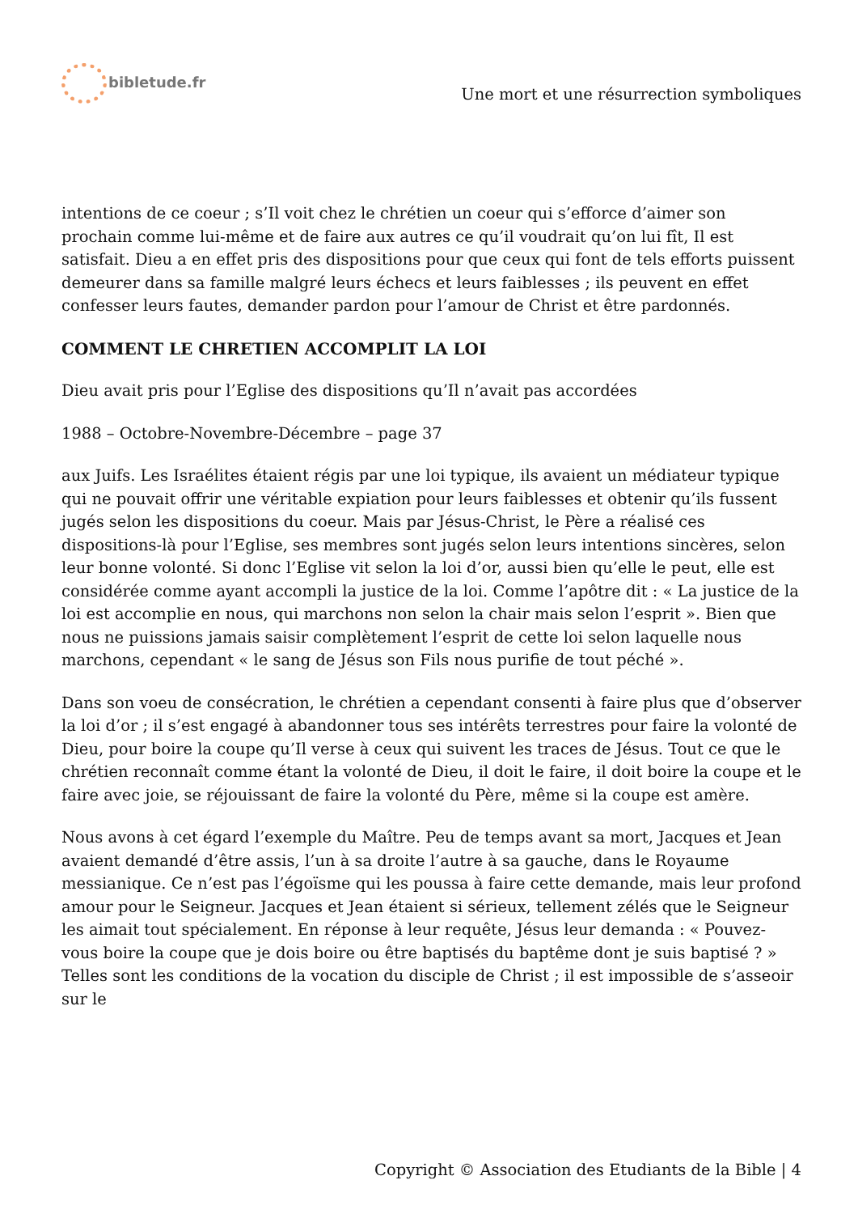bibletude.fr
Une mort et une résurrection symboliques
intentions de ce coeur ; s’Il voit chez le chrétien un coeur qui s’efforce d’aimer son prochain comme lui-même et de faire aux autres ce qu’il voudrait qu’on lui fît, Il est satisfait. Dieu a en effet pris des dispositions pour que ceux qui font de tels efforts puissent demeurer dans sa famille malgré leurs échecs et leurs faiblesses ; ils peuvent en effet confesser leurs fautes, demander pardon pour l’amour de Christ et être pardonnés.
COMMENT LE CHRETIEN ACCOMPLIT LA LOI
Dieu avait pris pour l’Eglise des dispositions qu’Il n’avait pas accordées
1988 – Octobre-Novembre-Décembre – page 37
aux Juifs. Les Israélites étaient régis par une loi typique, ils avaient un médiateur typique qui ne pouvait offrir une véritable expiation pour leurs faiblesses et obtenir qu’ils fussent jugés selon les dispositions du coeur. Mais par Jésus-Christ, le Père a réalisé ces dispositions-là pour l’Eglise, ses membres sont jugés selon leurs intentions sincères, selon leur bonne volonté. Si donc l’Eglise vit selon la loi d’or, aussi bien qu’elle le peut, elle est considérée comme ayant accompli la justice de la loi. Comme l’apôtre dit : « La justice de la loi est accomplie en nous, qui marchons non selon la chair mais selon l’esprit ». Bien que nous ne puissions jamais saisir complètement l’esprit de cette loi selon laquelle nous marchons, cependant « le sang de Jésus son Fils nous purifie de tout péché ».
Dans son voeu de consécration, le chrétien a cependant consenti à faire plus que d’observer la loi d’or ; il s’est engagé à abandonner tous ses intérêts terrestres pour faire la volonté de Dieu, pour boire la coupe qu’Il verse à ceux qui suivent les traces de Jésus. Tout ce que le chrétien reconnaît comme étant la volonté de Dieu, il doit le faire, il doit boire la coupe et le faire avec joie, se réjouissant de faire la volonté du Père, même si la coupe est amère.
Nous avons à cet égard l’exemple du Maître. Peu de temps avant sa mort, Jacques et Jean avaient demandé d’être assis, l’un à sa droite l’autre à sa gauche, dans le Royaume messianique. Ce n’est pas l’égoïsme qui les poussa à faire cette demande, mais leur profond amour pour le Seigneur. Jacques et Jean étaient si sérieux, tellement zélés que le Seigneur les aimait tout spécialement. En réponse à leur requête, Jésus leur demanda : « Pouvez-vous boire la coupe que je dois boire ou être baptisés du baptême dont je suis baptisé ? » Telles sont les conditions de la vocation du disciple de Christ ; il est impossible de s’asseoir sur le
Copyright © Association des Etudiants de la Bible | 4